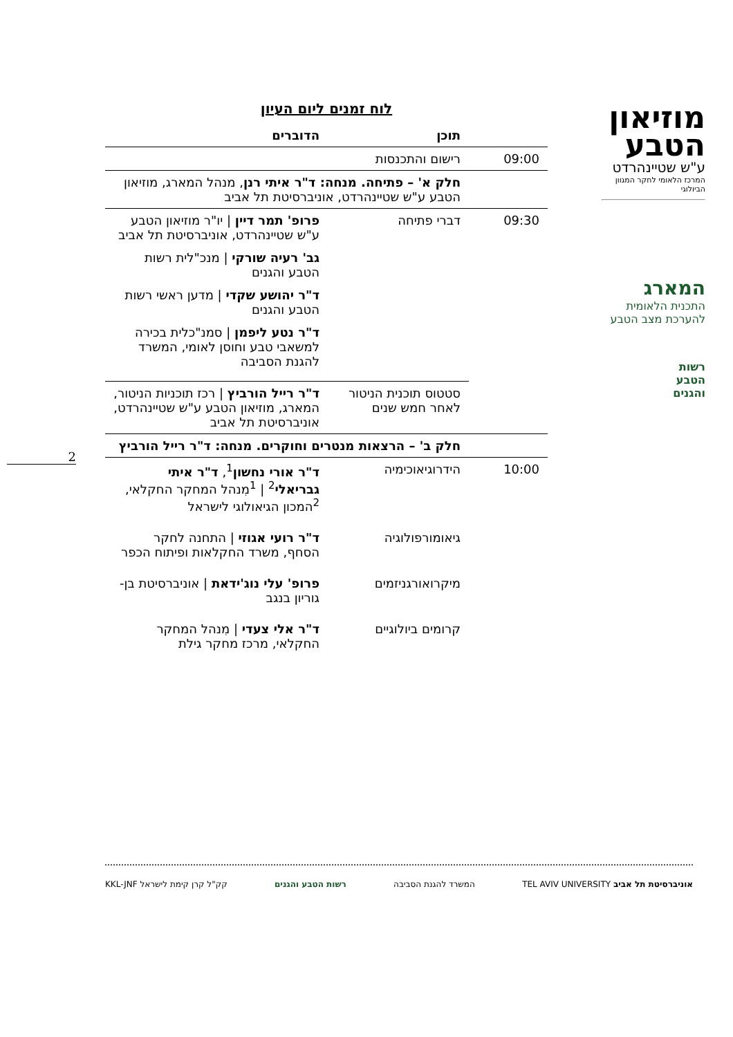מוזיאון
הטבע
ע"ש שטיינהרדט
המרכז הלאומי לחקר המגוון הביולוגי
המארג
התכנית הלאומית
להערכת מצב הטבע
רשות
הטבע
והגנים
לוח זמנים ליום העיון
| | תוכן | הדוברים |
| --- | --- | --- |
| 09:00 | רישום והתכנסות | |
| | חלק א' – פתיחה. מנחה: ד"ר איתי רנן , מנהל המארג, מוזיאון הטבע ע"ש שטיינהרדט, אוניברסיטת תל אביב | |
| 09:30 | דברי פתיחה | פרופ' תמר דיין / יו"ר מוזיאון הטבע ע"ש שטיינהרדט, אוניברסיטת תל אביב גב' רעיה שורקי / מנכ"לית רשות הטבע והגנים ד"ר יהושע שקדי / מדען ראשי רשות הטבע והגנים ד"ר נטע ליפמן / סמנ"כלית בכירה למשאבי טבע וחוסן לאומי, המשרד להגנת הסביבה |
| | סטטוס תוכנית הניטור לאחר חמש שנים | ד"ר רייל הורביץ / רכז תוכניות הניטור, המארג, מוזיאון הטבע ע"ש שטיינהרדט, אוניברסיטת תל אביב |
| | חלק ב' – הרצאות מנטרים וחוקרים. מנחה: ד"ר רייל הורביץ | |
| 10:00 | הידרוגיאוכימיה | ד"ר אורי נחשון<sup>1</sup>, ד"ר איתי גבריאלי<sup>2</sup> / <sup>1</sup>מִנהל המחקר החקלאי, <sup>2</sup>המכון הגיאולוגי לישראל |
| | גיאומורפולוגיה | ד"ר רועי אגוזי / התחנה לחקר הסחף, משרד החקלאות ופיתוח הכפר |
| | מיקרואורגניזמים | פרופ' עלי נוג'ידאת / אוניברסיטת בן-גוריון בנגב |
| | קרומים ביולוגיים | ד"ר אלי צעדי / מִנהל המחקר החקלאי, מרכז מחקר גילת |
2
אוניברסיטת תל אביב TEL AVIV UNIVERSITY
המשרד להגנת הסביבה רשות הטבע והגנים קק"ל קרן קימת לישראל KKL-JNF